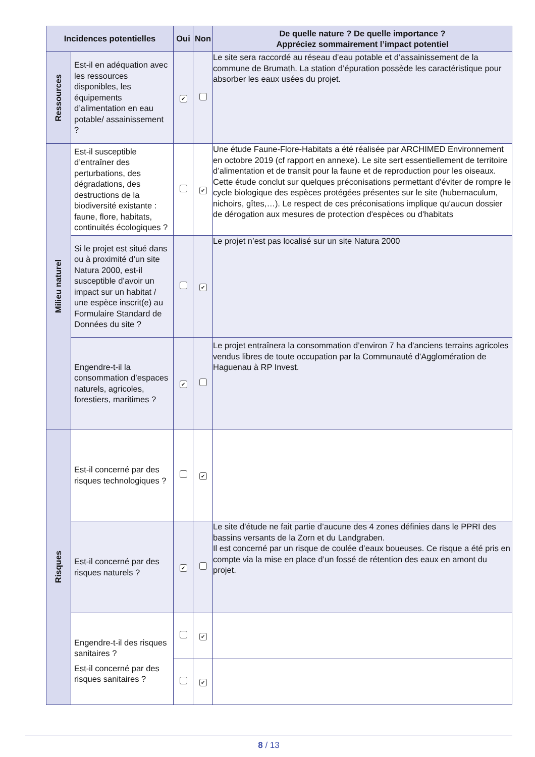| Incidences potentielles | | Oui | Non | De quelle nature ? De quelle importance ? Appréciez sommairement l’impact potentiel |
| --- | --- | --- | --- | --- |
| Ressources | Est-il en adéquation avec les ressources disponibles, les équipements d’alimentation en eau potable/ assainissement ? | ✔ | | Le site sera raccordé au réseau d’eau potable et d’assainissement de la commune de Brumath. La station d’épuration possède les caractéristique pour absorber les eaux usées du projet. |
| Milieu naturel | Est-il susceptible d’entraîner des perturbations, des dégradations, des destructions de la biodiversité existante : faune, flore, habitats, continuités écologiques ? | | ✔ | Une étude Faune-Flore-Habitats a été réalisée par ARCHIMED Environnement en octobre 2019 (cf rapport en annexe). Le site sert essentiellement de territoire d’alimentation et de transit pour la faune et de reproduction pour les oiseaux. Cette étude conclut sur quelques préconisations permettant d'éviter de rompre le cycle biologique des espèces protégées présentes sur le site (hubernaculum, nichoirs, gîtes,…). Le respect de ces préconisations implique qu'aucun dossier de dérogation aux mesures de protection d'espèces ou d'habitats |
| | Si le projet est situé dans ou à proximité d’un site Natura 2000, est-il susceptible d’avoir un impact sur un habitat / une espèce inscrit(e) au Formulaire Standard de Données du site ? | | ✔ | Le projet n’est pas localisé sur un site Natura 2000 |
| | Engendre-t-il la consommation d’espaces naturels, agricoles, forestiers, maritimes ? | ✔ | | Le projet entraînera la consommation d’environ 7 ha d'anciens terrains agricoles vendus libres de toute occupation par la Communauté d'Agglomération de Haguenau à RP Invest. |
| Risques | Est-il concerné par des risques technologiques ? | | ✔ | |
| | Est-il concerné par des risques naturels ? | ✔ | | Le site d'étude ne fait partie d’aucune des 4 zones définies dans le PPRI des bassins versants de la Zorn et du Landgraben. Il est concerné par un risque de coulée d’eaux boueuses. Ce risque a été pris en compte via la mise en place d’un fossé de rétention des eaux en amont du projet. |
| | Engendre-t-il des risques sanitaires ? | | ✔ | |
| | Est-il concerné par des risques sanitaires ? | | ✔ | |
8 / 13